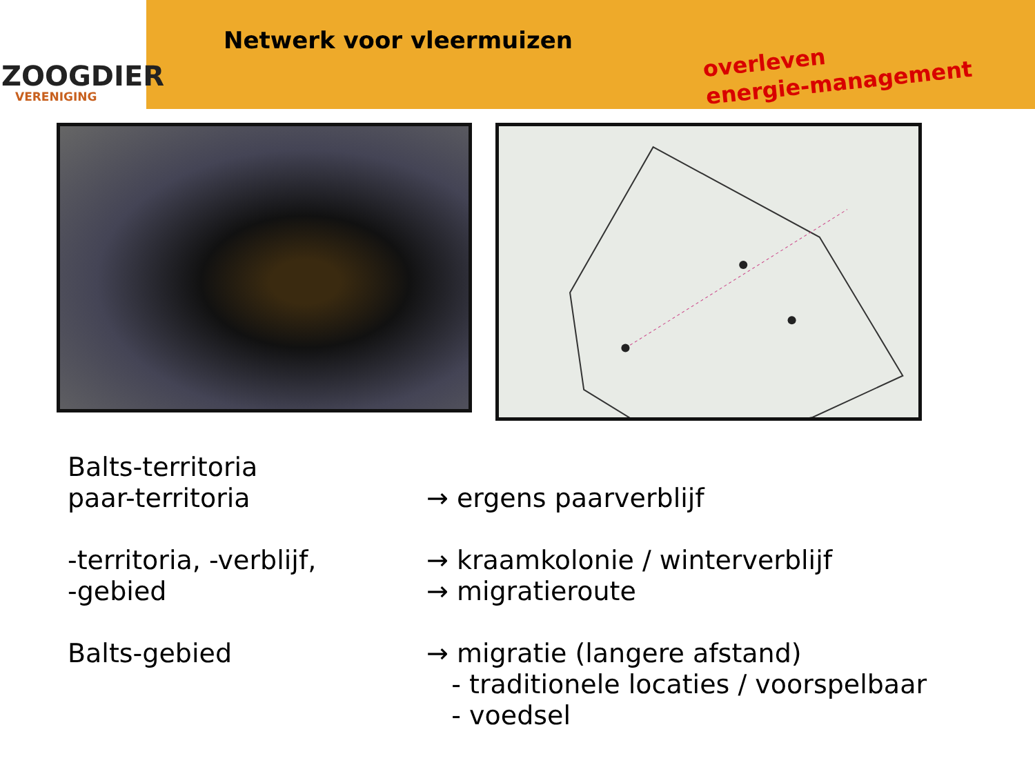ZOOGDIER
VERENIGING
Netwerk voor vleermuizen
overleven
energie-management
Balts-territoria
paar-territoria → ergens paarverblijf
-territoria, -verblijf,
→ kraamkolonie / winterverblijf
-gebied → migratieroute
Balts-gebied → migratie (langere afstand)
- traditionele locaties / voorspelbaar
- voedsel